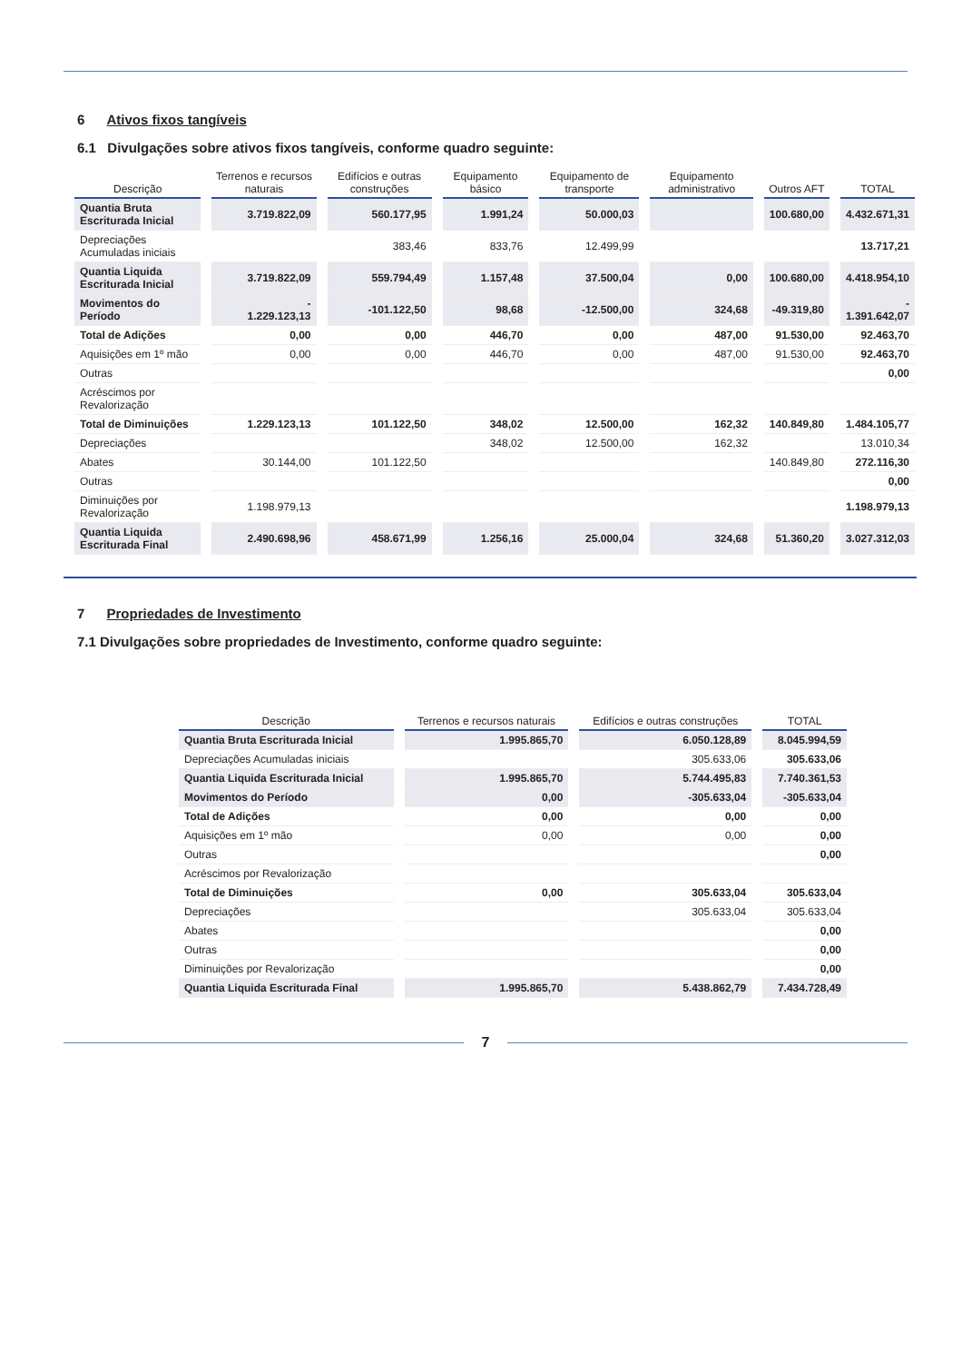6 Ativos fixos tangíveis
6.1 Divulgações sobre ativos fixos tangíveis, conforme quadro seguinte:
| Descrição | Terrenos e recursos naturais | Edifícios e outras construções | Equipamento básico | Equipamento de transporte | Equipamento administrativo | Outros AFT | TOTAL |
| --- | --- | --- | --- | --- | --- | --- | --- |
| Quantia Bruta Escriturada Inicial | 3.719.822,09 | 560.177,95 | 1.991,24 | 50.000,03 | | 100.680,00 | 4.432.671,31 |
| Depreciações Acumuladas iniciais | | 383,46 | 833,76 | 12.499,99 | | | 13.717,21 |
| Quantia Liquida Escriturada Inicial | 3.719.822,09 | 559.794,49 | 1.157,48 | 37.500,04 | 0,00 | 100.680,00 | 4.418.954,10 |
| Movimentos do Período | - 1.229.123,13 | -101.122,50 | 98,68 | -12.500,00 | 324,68 | -49.319,80 | - 1.391.642,07 |
| Total de Adições | 0,00 | 0,00 | 446,70 | 0,00 | 487,00 | 91.530,00 | 92.463,70 |
| Aquisições em 1º mão | 0,00 | 0,00 | 446,70 | 0,00 | 487,00 | 91.530,00 | 92.463,70 |
| Outras | | | | | | | 0,00 |
| Acréscimos por Revalorização | | | | | | | |
| Total de Diminuições | 1.229.123,13 | 101.122,50 | 348,02 | 12.500,00 | 162,32 | 140.849,80 | 1.484.105,77 |
| Depreciações | | | 348,02 | 12.500,00 | 162,32 | | 13.010,34 |
| Abates | 30.144,00 | 101.122,50 | | | | 140.849,80 | 272.116,30 |
| Outras | | | | | | | 0,00 |
| Diminuições por Revalorização | 1.198.979,13 | | | | | | 1.198.979,13 |
| Quantia Liquida Escriturada Final | 2.490.698,96 | 458.671,99 | 1.256,16 | 25.000,04 | 324,68 | 51.360,20 | 3.027.312,03 |
7 Propriedades de Investimento
7.1 Divulgações sobre propriedades de Investimento, conforme quadro seguinte:
| Descrição | Terrenos e recursos naturais | Edifícios e outras construções | TOTAL |
| --- | --- | --- | --- |
| Quantia Bruta Escriturada Inicial | 1.995.865,70 | 6.050.128,89 | 8.045.994,59 |
| Depreciações Acumuladas iniciais | | 305.633,06 | 305.633,06 |
| Quantia Liquida Escriturada Inicial | 1.995.865,70 | 5.744.495,83 | 7.740.361,53 |
| Movimentos do Período | 0,00 | -305.633,04 | -305.633,04 |
| Total de Adições | 0,00 | 0,00 | 0,00 |
| Aquisições em 1º mão | 0,00 | 0,00 | 0,00 |
| Outras | | | 0,00 |
| Acréscimos por Revalorização | | | |
| Total de Diminuições | 0,00 | 305.633,04 | 305.633,04 |
| Depreciações | | 305.633,04 | 305.633,04 |
| Abates | | | 0,00 |
| Outras | | | 0,00 |
| Diminuições por Revalorização | | | 0,00 |
| Quantia Liquida Escriturada Final | 1.995.865,70 | 5.438.862,79 | 7.434.728,49 |
7